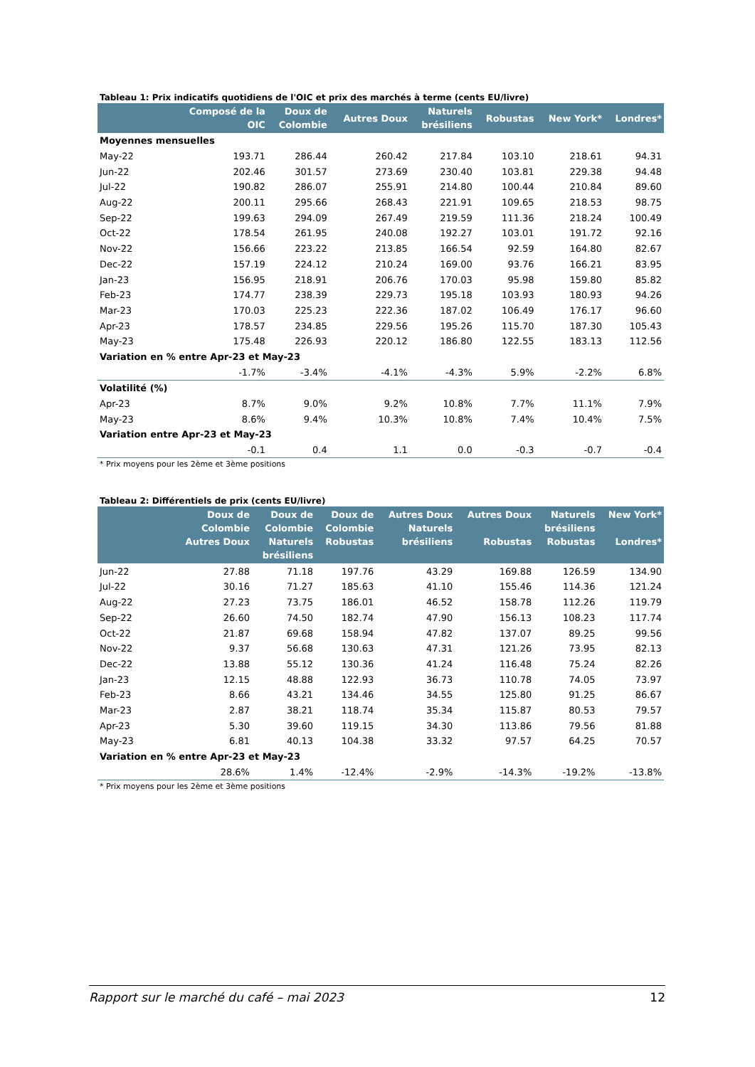Tableau 1: Prix indicatifs quotidiens de l'OIC et prix des marchés à terme (cents EU/livre)
| | Composé de la OIC | Doux de Colombie | Autres Doux | Naturels brésiliens | Robustas | New York* | Londres* |
| --- | --- | --- | --- | --- | --- | --- | --- |
| Moyennes mensuelles | | | | | | | |
| May-22 | 193.71 | 286.44 | 260.42 | 217.84 | 103.10 | 218.61 | 94.31 |
| Jun-22 | 202.46 | 301.57 | 273.69 | 230.40 | 103.81 | 229.38 | 94.48 |
| Jul-22 | 190.82 | 286.07 | 255.91 | 214.80 | 100.44 | 210.84 | 89.60 |
| Aug-22 | 200.11 | 295.66 | 268.43 | 221.91 | 109.65 | 218.53 | 98.75 |
| Sep-22 | 199.63 | 294.09 | 267.49 | 219.59 | 111.36 | 218.24 | 100.49 |
| Oct-22 | 178.54 | 261.95 | 240.08 | 192.27 | 103.01 | 191.72 | 92.16 |
| Nov-22 | 156.66 | 223.22 | 213.85 | 166.54 | 92.59 | 164.80 | 82.67 |
| Dec-22 | 157.19 | 224.12 | 210.24 | 169.00 | 93.76 | 166.21 | 83.95 |
| Jan-23 | 156.95 | 218.91 | 206.76 | 170.03 | 95.98 | 159.80 | 85.82 |
| Feb-23 | 174.77 | 238.39 | 229.73 | 195.18 | 103.93 | 180.93 | 94.26 |
| Mar-23 | 170.03 | 225.23 | 222.36 | 187.02 | 106.49 | 176.17 | 96.60 |
| Apr-23 | 178.57 | 234.85 | 229.56 | 195.26 | 115.70 | 187.30 | 105.43 |
| May-23 | 175.48 | 226.93 | 220.12 | 186.80 | 122.55 | 183.13 | 112.56 |
| Variation en % entre Apr-23 et May-23 | | | | | | | |
| | -1.7% | -3.4% | -4.1% | -4.3% | 5.9% | -2.2% | 6.8% |
| Volatilité (%) | | | | | | | |
| Apr-23 | 8.7% | 9.0% | 9.2% | 10.8% | 7.7% | 11.1% | 7.9% |
| May-23 | 8.6% | 9.4% | 10.3% | 10.8% | 7.4% | 10.4% | 7.5% |
| Variation entre Apr-23 et May-23 | | | | | | | |
| | -0.1 | 0.4 | 1.1 | 0.0 | -0.3 | -0.7 | -0.4 |
* Prix moyens pour les 2ème et 3ème positions
Tableau 2: Différentiels de prix (cents EU/livre)
| | Doux de Colombie Autres Doux | Doux de Colombie Naturels brésiliens | Doux de Colombie Robustas | Autres Doux Naturels brésiliens | Autres Doux Robustas | Naturels brésiliens Robustas | New York* Londres* |
| --- | --- | --- | --- | --- | --- | --- | --- |
| Jun-22 | 27.88 | 71.18 | 197.76 | 43.29 | 169.88 | 126.59 | 134.90 |
| Jul-22 | 30.16 | 71.27 | 185.63 | 41.10 | 155.46 | 114.36 | 121.24 |
| Aug-22 | 27.23 | 73.75 | 186.01 | 46.52 | 158.78 | 112.26 | 119.79 |
| Sep-22 | 26.60 | 74.50 | 182.74 | 47.90 | 156.13 | 108.23 | 117.74 |
| Oct-22 | 21.87 | 69.68 | 158.94 | 47.82 | 137.07 | 89.25 | 99.56 |
| Nov-22 | 9.37 | 56.68 | 130.63 | 47.31 | 121.26 | 73.95 | 82.13 |
| Dec-22 | 13.88 | 55.12 | 130.36 | 41.24 | 116.48 | 75.24 | 82.26 |
| Jan-23 | 12.15 | 48.88 | 122.93 | 36.73 | 110.78 | 74.05 | 73.97 |
| Feb-23 | 8.66 | 43.21 | 134.46 | 34.55 | 125.80 | 91.25 | 86.67 |
| Mar-23 | 2.87 | 38.21 | 118.74 | 35.34 | 115.87 | 80.53 | 79.57 |
| Apr-23 | 5.30 | 39.60 | 119.15 | 34.30 | 113.86 | 79.56 | 81.88 |
| May-23 | 6.81 | 40.13 | 104.38 | 33.32 | 97.57 | 64.25 | 70.57 |
| Variation en % entre Apr-23 et May-23 | | | | | | | |
| | 28.6% | 1.4% | -12.4% | -2.9% | -14.3% | -19.2% | -13.8% |
* Prix moyens pour les 2ème et 3ème positions
Rapport sur le marché du café – mai 2023 12